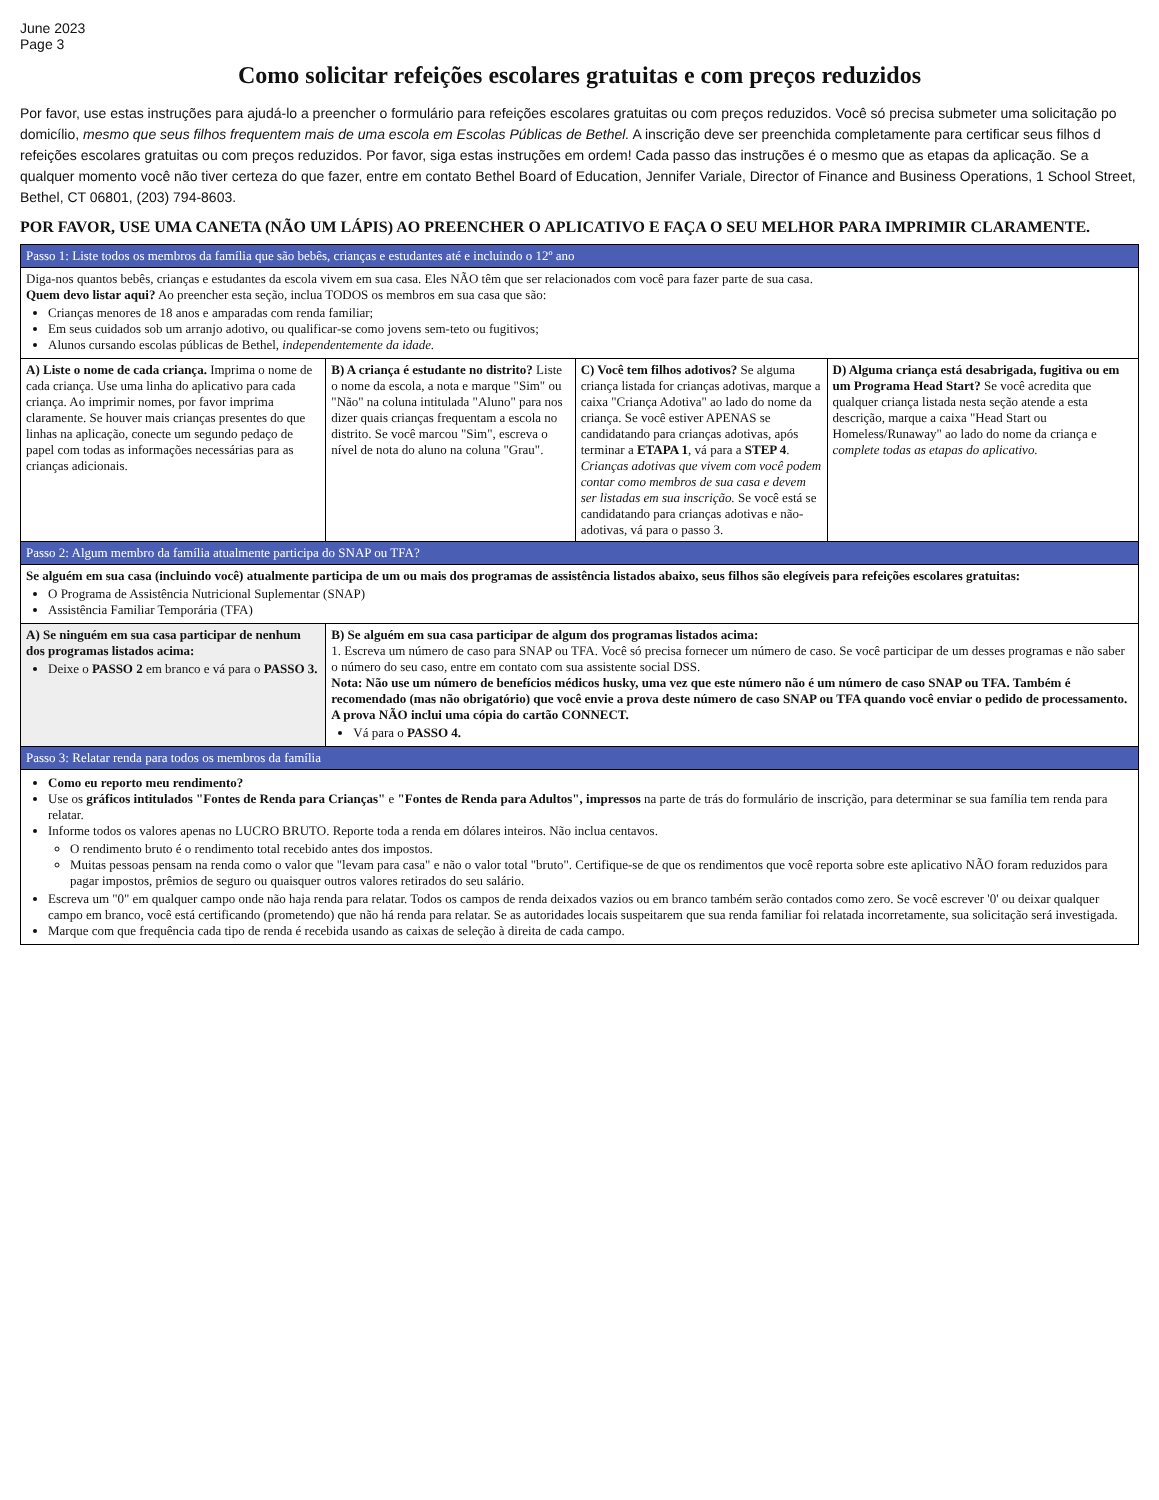June 2023
Page 3
Como solicitar refeições escolares gratuitas e com preços reduzidos
Por favor, use estas instruções para ajudá-lo a preencher o formulário para refeições escolares gratuitas ou com preços reduzidos. Você só precisa submeter uma solicitação po domicílio, mesmo que seus filhos frequentem mais de uma escola em Escolas Públicas de Bethel. A inscrição deve ser preenchida completamente para certificar seus filhos d refeições escolares gratuitas ou com preços reduzidos. Por favor, siga estas instruções em ordem! Cada passo das instruções é o mesmo que as etapas da aplicação. Se a qualquer momento você não tiver certeza do que fazer, entre em contato Bethel Board of Education, Jennifer Variale, Director of Finance and Business Operations, 1 School Street, Bethel, CT 06801, (203) 794-8603.
POR FAVOR, USE UMA CANETA (NÃO UM LÁPIS) AO PREENCHER O APLICATIVO E FAÇA O SEU MELHOR PARA IMPRIMIR CLARAMENTE.
| Passo 1: Liste todos os membros da família que são bebês, crianças e estudantes até e incluindo o 12º ano | | | |
| --- | --- | --- | --- |
| Diga-nos quantos bebês, crianças e estudantes da escola vivem em sua casa. Eles NÃO têm que ser relacionados com você para fazer parte de sua casa. Quem devo listar aqui? Ao preencher esta seção, inclua TODOS os membros em sua casa que são: Crianças menores de 18 anos e amparadas com renda familiar; Em seus cuidados sob um arranjo adotivo, ou qualificar-se como jovens sem-teto ou fugitivos; Alunos cursando escolas públicas de Bethel, independentemente da idade. | | | |
| A) Liste o nome de cada criança. Imprima o nome de cada criança. Use uma linha do aplicativo para cada criança. Ao imprimir nomes, por favor imprima claramente. Se houver mais crianças presentes do que linhas na aplicação, conecte um segundo pedaço de papel com todas as informações necessárias para as crianças adicionais. | B) A criança é estudante no distrito? Liste o nome da escola, a nota e marque "Sim" ou "Não" na coluna intitulada "Aluno" para nos dizer quais crianças frequentam a escola no distrito. Se você marcou "Sim", escreva o nível de nota do aluno na coluna "Grau". | C) Você tem filhos adotivos? Se alguma criança listada for crianças adotivas, marque a caixa "Criança Adotiva" ao lado do nome da criança. Se você estiver APENAS se candidatando para crianças adotivas, após terminar a ETAPA 1 , vá para a STEP 4 . Crianças adotivas que vivem com você podem contar como membros de sua casa e devem ser listadas em sua inscrição. Se você está se candidatando para crianças adotivas e não-adotivas, vá para o passo 3. | D) Alguma criança está desabrigada, fugitiva ou em um Programa Head Start? Se você acredita que qualquer criança listada nesta seção atende a esta descrição, marque a caixa "Head Start ou Homeless/Runaway" ao lado do nome da criança e complete todas as etapas do aplicativo. |
| Passo 2: Algum membro da família atualmente participa do SNAP ou TFA? | | | |
| Se alguém em sua casa (incluindo você) atualmente participa de um ou mais dos programas de assistência listados abaixo, seus filhos são elegíveis para refeições escolares gratuitas: O Programa de Assistência Nutricional Suplementar (SNAP) Assistência Familiar Temporária (TFA) | | | |
| A) Se ninguém em sua casa participar de nenhum dos programas listados acima: Deixe o PASSO 2 em branco e vá para o PASSO 3. | B) Se alguém em sua casa participar de algum dos programas listados acima: 1. Escreva um número de caso para SNAP ou TFA. Você só precisa fornecer um número de caso. Se você participar de um desses programas e não saber o número do seu caso, entre em contato com sua assistente social DSS. Nota: Não use um número de benefícios médicos husky, uma vez que este número não é um número de caso SNAP ou TFA. Também é recomendado (mas não obrigatório) que você envie a prova deste número de caso SNAP ou TFA quando você enviar o pedido de processamento. A prova NÃO inclui uma cópia do cartão CONNECT. Vá para o PASSO 4. | | |
| Passo 3: Relatar renda para todos os membros da família | | | |
| Como eu reporto meu rendimento? Use os gráficos intitulados "Fontes de Renda para Crianças" e "Fontes de Renda para Adultos", impressos na parte de trás do formulário de inscrição, para determinar se sua família tem renda para relatar. Informe todos os valores apenas no LUCRO BRUTO. Reporte toda a renda em dólares inteiros. Não inclua centavos. O rendimento bruto é o rendimento total recebido antes dos impostos. Muitas pessoas pensam na renda como o valor que "levam para casa" e não o valor total "bruto". Certifique-se de que os rendimentos que você reporta sobre este aplicativo NÃO foram reduzidos para pagar impostos, prêmios de seguro ou quaisquer outros valores retirados do seu salário. Escreva um "0" em qualquer campo onde não haja renda para relatar. Todos os campos de renda deixados vazios ou em branco também serão contados como zero. Se você escrever '0' ou deixar qualquer campo em branco, você está certificando (prometendo) que não há renda para relatar. Se as autoridades locais suspeitarem que sua renda familiar foi relatada incorretamente, sua solicitação será investigada. Marque com que frequência cada tipo de renda é recebida usando as caixas de seleção à direita de cada campo. | | | |